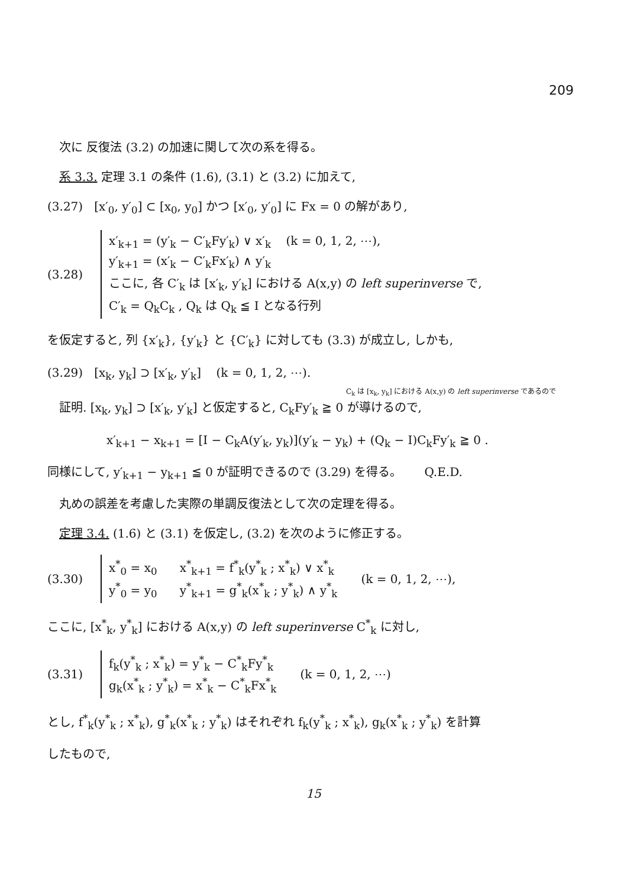209
次に 反復法 (3.2) の加速に関して次の系を得る。
系 3.3. 定理 3.1 の条件 (1.6), (3.1) と (3.2) に加えて,
(3.27) [x′<sub>0</sub>, y′<sub>0</sub>] ⊂ [x<sub>0</sub>, y<sub>0</sub>] かつ [x′<sub>0</sub>, y′<sub>0</sub>] に Fx = 0 の解があり,
(3.28)
x′<sub>k+1</sub> = (y′<sub>k</sub> − C′<sub>k</sub>Fy′<sub>k</sub>) ∨ x′<sub>k</sub> (k = 0, 1, 2, ⋯),
y′<sub>k+1</sub> = (x′<sub>k</sub> − C′<sub>k</sub>Fx′<sub>k</sub>) ∧ y′<sub>k</sub>
ここに, 各 C′<sub>k</sub> は [x′<sub>k</sub>, y′<sub>k</sub>] における A(x,y) の left superinverse で,
C′<sub>k</sub> = Q<sub>k</sub>C<sub>k</sub> , Q<sub>k</sub> は Q<sub>k</sub> ≦ I となる行列
を仮定すると, 列 {x′<sub>k</sub>}, {y′<sub>k</sub>} と {C′<sub>k</sub>} に対しても (3.3) が成立し, しかも,
(3.29) [x<sub>k</sub>, y<sub>k</sub>] ⊃ [x′<sub>k</sub>, y′<sub>k</sub>] (k = 0, 1, 2, ⋯).
C<sub>k</sub> は [x<sub>k</sub>, y<sub>k</sub>] における A(x,y) の left superinverse であるので
証明. [x<sub>k</sub>, y<sub>k</sub>] ⊃ [x′<sub>k</sub>, y′<sub>k</sub>] と仮定すると, C<sub>k</sub>Fy′<sub>k</sub> ≧ 0 が導けるので,
x′<sub>k+1</sub> − x<sub>k+1</sub> = [I − C<sub>k</sub>A(y′<sub>k</sub>, y<sub>k</sub>)](y′<sub>k</sub> − y<sub>k</sub>) + (Q<sub>k</sub> − I)C<sub>k</sub>Fy′<sub>k</sub> ≧ 0 .
同様にして, y′<sub>k+1</sub> − y<sub>k+1</sub> ≦ 0 が証明できるので (3.29) を得る。 Q.E.D.
丸めの誤差を考慮した実際の単調反復法として次の定理を得る。
定理 3.4. (1.6) と (3.1) を仮定し, (3.2) を次のように修正する。
(3.30)
x<sup>*</sup><sub>0</sub> = x<sub>0</sub> x<sup>*</sup><sub>k+1</sub> = f<sup>*</sup><sub>k</sub>(y<sup>*</sup><sub>k</sub> ; x<sup>*</sup><sub>k</sub>) ∨ x<sup>*</sup><sub>k</sub>
y<sup>*</sup><sub>0</sub> = y<sub>0</sub> y<sup>*</sup><sub>k+1</sub> = g<sup>*</sup><sub>k</sub>(x<sup>*</sup><sub>k</sub> ; y<sup>*</sup><sub>k</sub>) ∧ y<sup>*</sup><sub>k</sub>
(k = 0, 1, 2, ⋯),
ここに, [x<sup>*</sup><sub>k</sub>, y<sup>*</sup><sub>k</sub>] における A(x,y) の left superinverse C<sup>*</sup><sub>k</sub> に対し,
(3.31)
f<sub>k</sub>(y<sup>*</sup><sub>k</sub> ; x<sup>*</sup><sub>k</sub>) = y<sup>*</sup><sub>k</sub> − C<sup>*</sup><sub>k</sub>Fy<sup>*</sup><sub>k</sub>
g<sub>k</sub>(x<sup>*</sup><sub>k</sub> ; y<sup>*</sup><sub>k</sub>) = x<sup>*</sup><sub>k</sub> − C<sup>*</sup><sub>k</sub>Fx<sup>*</sup><sub>k</sub>
(k = 0, 1, 2, ⋯)
とし, f<sup>*</sup><sub>k</sub>(y<sup>*</sup><sub>k</sub> ; x<sup>*</sup><sub>k</sub>), g<sup>*</sup><sub>k</sub>(x<sup>*</sup><sub>k</sub> ; y<sup>*</sup><sub>k</sub>) はそれぞれ f<sub>k</sub>(y<sup>*</sup><sub>k</sub> ; x<sup>*</sup><sub>k</sub>), g<sub>k</sub>(x<sup>*</sup><sub>k</sub> ; y<sup>*</sup><sub>k</sub>) を計算
したもので,
15